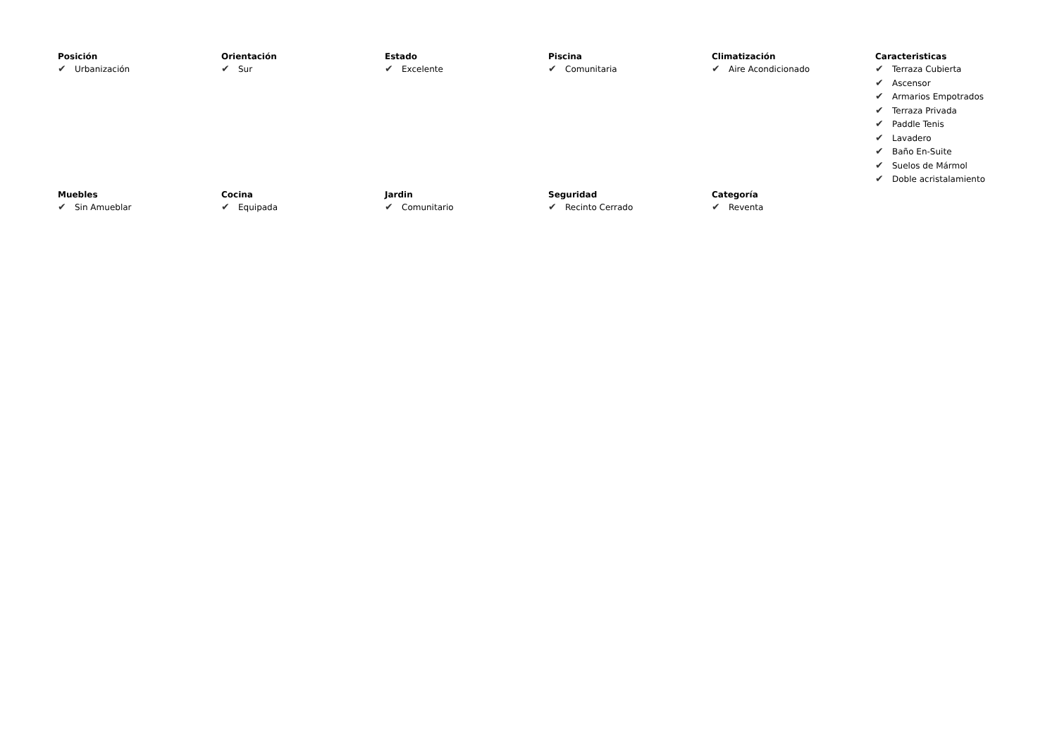Posición
✔ Urbanización
Orientación
✔ Sur
Estado
✔ Excelente
Piscina
✔ Comunitaria
Climatización
✔ Aire Acondicionado
Caracteristicas
✔ Terraza Cubierta
✔ Ascensor
✔ Armarios Empotrados
✔ Terraza Privada
✔ Paddle Tenis
✔ Lavadero
✔ Baño En-Suite
✔ Suelos de Mármol
✔ Doble acristalamiento
Muebles
✔ Sin Amueblar
Cocina
✔ Equipada
Jardin
✔ Comunitario
Seguridad
✔ Recinto Cerrado
Categoría
✔ Reventa